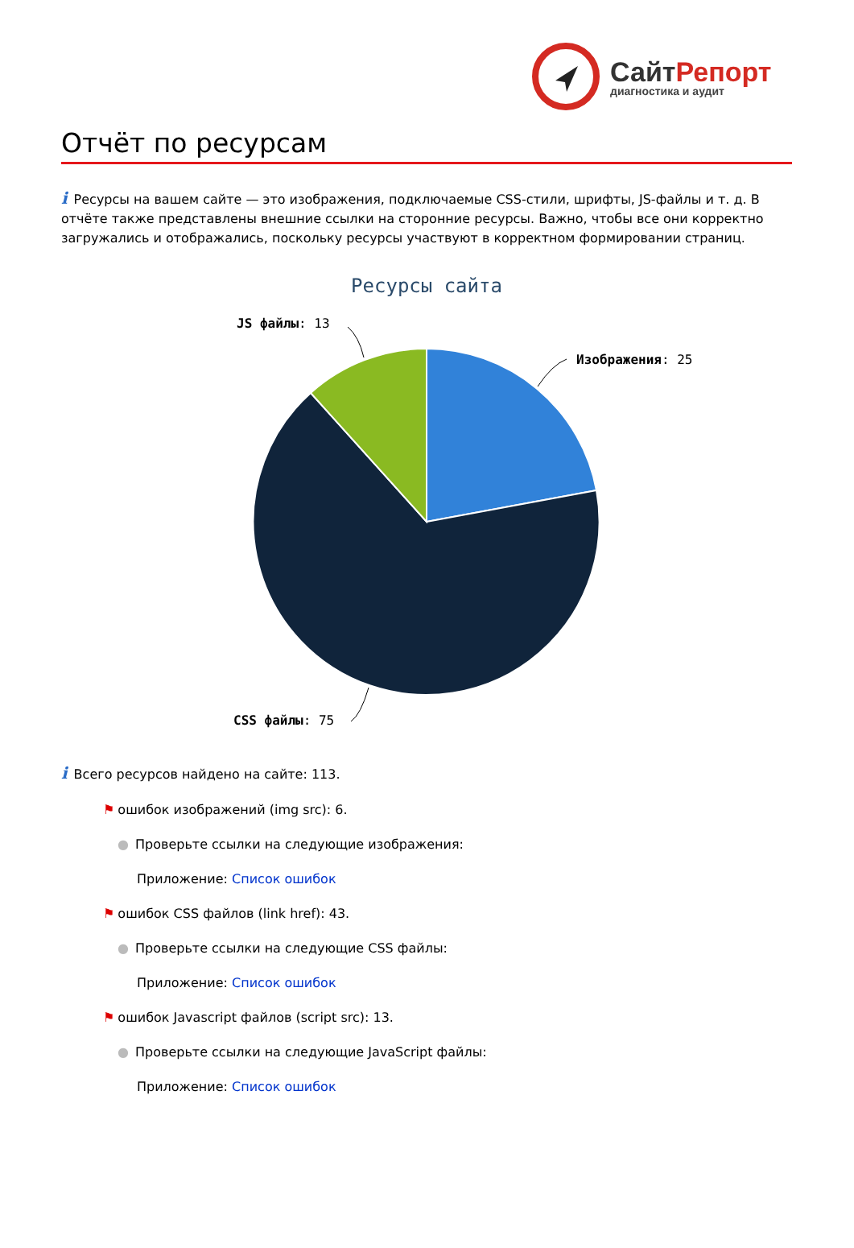СайтРепорт
диагностика и аудит
Отчёт по ресурсам
i Ресурсы на вашем сайте — это изображения, подключаемые CSS-стили, шрифты, JS-файлы и т. д. В отчёте также представлены внешние ссылки на сторонние ресурсы. Важно, чтобы все они корректно загружались и отображались, поскольку ресурсы участвуют в корректном формировании страниц.
Ресурсы сайта
Изображения: 25
JS файлы: 13
CSS файлы: 75
i Всего ресурсов найдено на сайте: 113.
⚑ ошибок изображений (img src): 6.
● Проверьте ссылки на следующие изображения:
Приложение: Список ошибок
⚑ ошибок CSS файлов (link href): 43.
● Проверьте ссылки на следующие CSS файлы:
Приложение: Список ошибок
⚑ ошибок Javascript файлов (script src): 13.
● Проверьте ссылки на следующие JavaScript файлы:
Приложение: Список ошибок